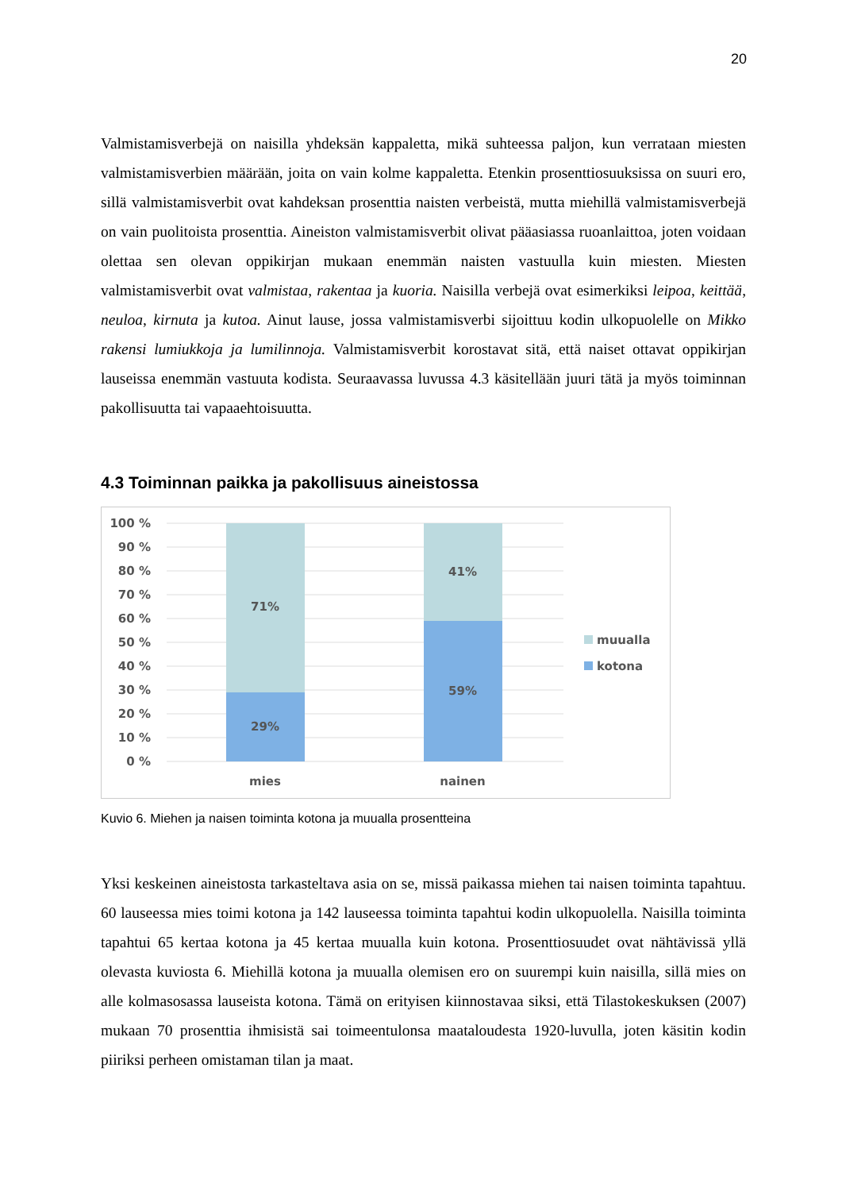20
Valmistamisverbejä on naisilla yhdeksän kappaletta, mikä suhteessa paljon, kun verrataan miesten valmistamisverbien määrään, joita on vain kolme kappaletta. Etenkin prosenttiosuuksissa on suuri ero, sillä valmistamisverbit ovat kahdeksan prosenttia naisten verbeistä, mutta miehillä valmistamisverbejä on vain puolitoista prosenttia. Aineiston valmistamisverbit olivat pääasiassa ruoanlaittoa, joten voidaan olettaa sen olevan oppikirjan mukaan enemmän naisten vastuulla kuin miesten. Miesten valmistamisverbit ovat valmistaa, rakentaa ja kuoria. Naisilla verbejä ovat esimerkiksi leipoa, keittää, neuloa, kirnuta ja kutoa. Ainut lause, jossa valmistamisverbi sijoittuu kodin ulkopuolelle on Mikko rakensi lumiukkoja ja lumilinnoja. Valmistamisverbit korostavat sitä, että naiset ottavat oppikirjan lauseissa enemmän vastuuta kodista. Seuraavassa luvussa 4.3 käsitellään juuri tätä ja myös toiminnan pakollisuutta tai vapaaehtoisuutta.
4.3 Toiminnan paikka ja pakollisuus aineistossa
100 %
90 %
80 %
70 %
60 %
50 %
40 %
30 %
20 %
10 %
0 %
71%
29%
41%
59%
mies
nainen
muualla
kotona
Kuvio 6. Miehen ja naisen toiminta kotona ja muualla prosentteina
Yksi keskeinen aineistosta tarkasteltava asia on se, missä paikassa miehen tai naisen toiminta tapahtuu. 60 lauseessa mies toimi kotona ja 142 lauseessa toiminta tapahtui kodin ulkopuolella. Naisilla toiminta tapahtui 65 kertaa kotona ja 45 kertaa muualla kuin kotona. Prosenttiosuudet ovat nähtävissä yllä olevasta kuviosta 6. Miehillä kotona ja muualla olemisen ero on suurempi kuin naisilla, sillä mies on alle kolmasosassa lauseista kotona. Tämä on erityisen kiinnostavaa siksi, että Tilastokeskuksen (2007) mukaan 70 prosenttia ihmisistä sai toimeentulonsa maataloudesta 1920-luvulla, joten käsitin kodin piiriksi perheen omistaman tilan ja maat.